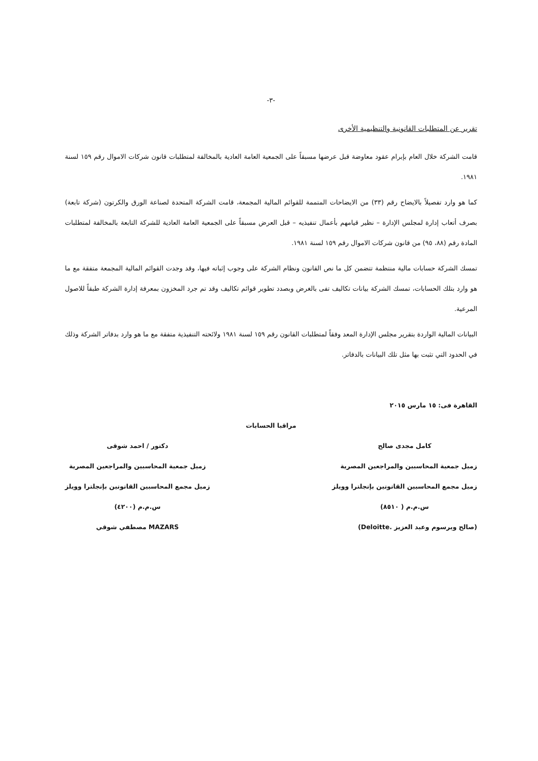-٣-
تقرير عن المتطلبات القانونية والتنظيمية الأخرى
قامت الشركة خلال العام بإبرام عقود معاوضة قبل عرضها مسبقاً على الجمعية العامة العادية بالمخالفة لمتطلبات قانون شركات الاموال رقم ١٥٩ لسنة ١٩٨١.
كما هو وارد تفصيلاً بالايضاح رقم (٣٣) من الايضاحات المتممة للقوائم المالية المجمعة، قامت الشركة المتحدة لصناعة الورق والكرتون (شركة تابعة) بصرف أتعاب إدارة لمجلس الإدارة – نظير قيامهم بأعمال تنفيذيه – قبل العرض مسبقاً على الجمعية العامة العادية للشركة التابعة بالمخالفة لمتطلبات المادة رقم (٨٨، ٩٥) من قانون شركات الاموال رقم ١٥٩ لسنة ١٩٨١.
تمسك الشركة حسابات مالية منتظمة تتضمن كل ما نص القانون ونظام الشركة على وجوب إثباته فيها، وقد وجدت القوائم المالية المجمعة متفقة مع ما هو وارد بتلك الحسابات، تمسك الشركة بيانات تكاليف تفى بالغرض وبصدد تطوير قوائم تكاليف وقد تم جرد المخزون بمعرفة إدارة الشركة طبقاً للاصول المرعية.
البيانات المالية الواردة بتقرير مجلس الإدارة المعد وفقاً لمتطلبات القانون رقم ١٥٩ لسنة ١٩٨١ ولائحته التنفيذية متفقة مع ما هو وارد بدفاتر الشركة وذلك في الحدود التي تثبت بها مثل تلك البيانات بالدفاتر.
القاهرة فى: ١٥ مارس ٢٠١٥
كامل مجدى صالح
زميل جمعية المحاسبين والمراجعين المصرية
زميل مجمع المحاسبين القانونين بإنجلترا وويلز
س.م.م ( ٨٥١٠)
(صالح وبرسوم وعبد العزيز .Deloitte)
مراقبا الحسابات
دكتور / احمد شوقى
زميل جمعية المحاسبين والمراجعين المصرية
زميل مجمع المحاسبين القانونين بإنجلترا وويلز
س.م.م (٤٢٠٠)
MAZARS مصطفي شوقي